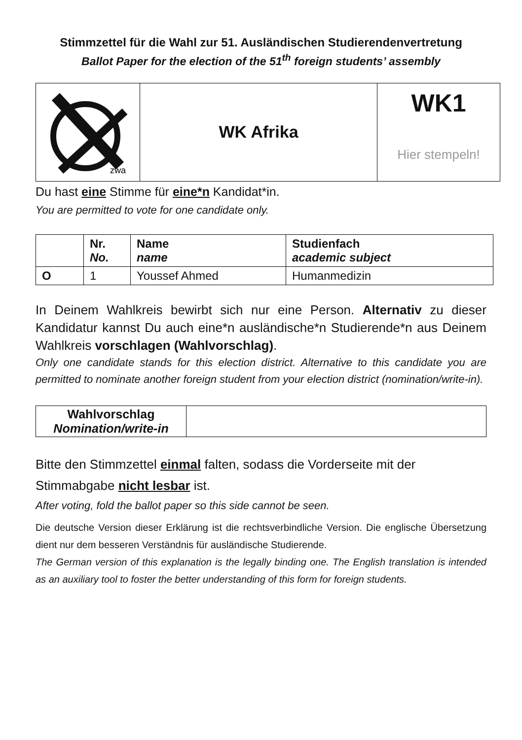Stimmzettel für die Wahl zur 51. Ausländischen Studierendenvertretung
Ballot Paper for the election of the 51<sup>th</sup> foreign students’ assembly
| zwa | WK Afrika | WK1 Hier stempeln! |
Du hast eine Stimme für eine*n Kandidat*in.
You are permitted to vote for one candidate only.
| | Nr. No. | Name name | Studienfach academic subject |
| --- | --- | --- | --- |
| O | 1 | Youssef Ahmed | Humanmedizin |
In Deinem Wahlkreis bewirbt sich nur eine Person. Alternativ zu dieser Kandidatur kannst Du auch eine*n ausländische*n Studierende*n aus Deinem Wahlkreis vorschlagen (Wahlvorschlag).
Only one candidate stands for this election district. Alternative to this candidate you are permitted to nominate another foreign student from your election district (nomination/write-in).
| Wahlvorschlag Nomination/write-in | |
Bitte den Stimmzettel einmal falten, sodass die Vorderseite mit der Stimmabgabe nicht lesbar ist.
After voting, fold the ballot paper so this side cannot be seen.
Die deutsche Version dieser Erklärung ist die rechtsverbindliche Version. Die englische Übersetzung dient nur dem besseren Verständnis für ausländische Studierende.
The German version of this explanation is the legally binding one. The English translation is intended as an auxiliary tool to foster the better understanding of this form for foreign students.